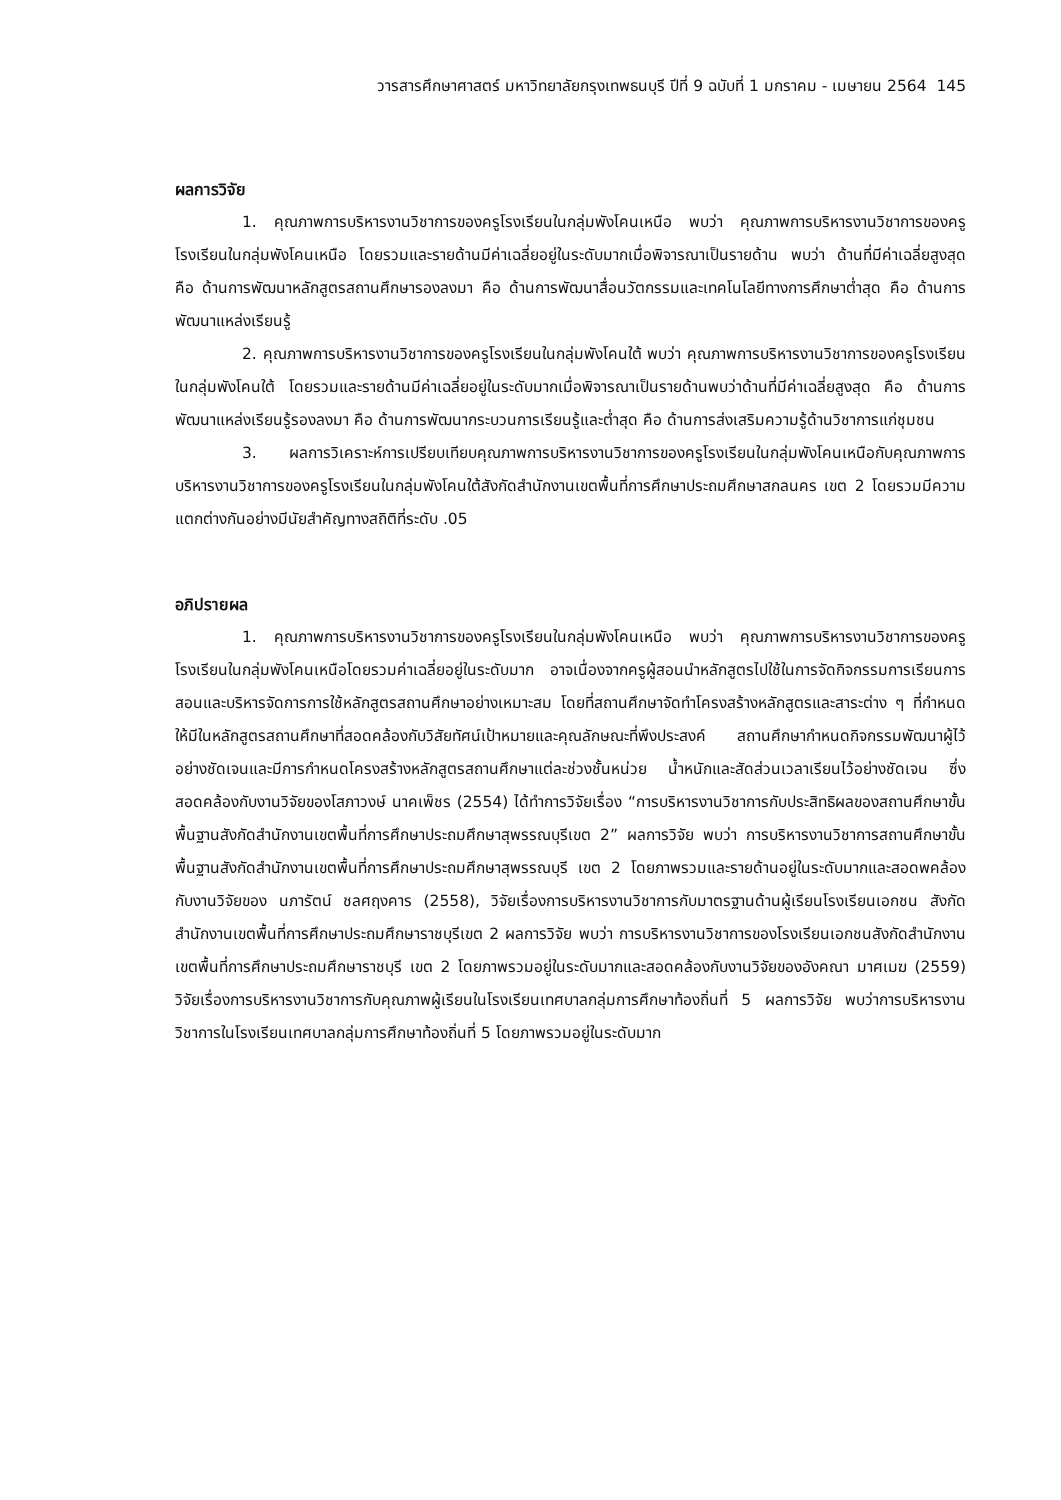วารสารศึกษาศาสตร์ มหาวิทยาลัยกรุงเทพธนบุรี ปีที่ 9 ฉบับที่ 1 มกราคม - เมษายน 2564 145
ผลการวิจัย
1. คุณภาพการบริหารงานวิชาการของครูโรงเรียนในกลุ่มพังโคนเหนือ พบว่า คุณภาพการบริหารงานวิชาการของครูโรงเรียนในกลุ่มพังโคนเหนือ โดยรวมและรายด้านมีค่าเฉลี่ยอยู่ในระดับมากเมื่อพิจารณาเป็นรายด้าน พบว่า ด้านที่มีค่าเฉลี่ยสูงสุด คือ ด้านการพัฒนาหลักสูตรสถานศึกษารองลงมา คือ ด้านการพัฒนาสื่อนวัตกรรมและเทคโนโลยีทางการศึกษาต่ำสุด คือ ด้านการพัฒนาแหล่งเรียนรู้
2. คุณภาพการบริหารงานวิชาการของครูโรงเรียนในกลุ่มพังโคนใต้ พบว่า คุณภาพการบริหารงานวิชาการของครูโรงเรียนในกลุ่มพังโคนใต้ โดยรวมและรายด้านมีค่าเฉลี่ยอยู่ในระดับมากเมื่อพิจารณาเป็นรายด้านพบว่าด้านที่มีค่าเฉลี่ยสูงสุด คือ ด้านการพัฒนาแหล่งเรียนรู้รองลงมา คือ ด้านการพัฒนากระบวนการเรียนรู้และต่ำสุด คือ ด้านการส่งเสริมความรู้ด้านวิชาการแก่ชุมชน
3. ผลการวิเคราะห์การเปรียบเทียบคุณภาพการบริหารงานวิชาการของครูโรงเรียนในกลุ่มพังโคนเหนือกับคุณภาพการบริหารงานวิชาการของครูโรงเรียนในกลุ่มพังโคนใต้สังกัดสำนักงานเขตพื้นที่การศึกษาประถมศึกษาสกลนคร เขต 2 โดยรวมมีความแตกต่างกันอย่างมีนัยสำคัญทางสถิติที่ระดับ .05
อภิปรายผล
1. คุณภาพการบริหารงานวิชาการของครูโรงเรียนในกลุ่มพังโคนเหนือ พบว่า คุณภาพการบริหารงานวิชาการของครูโรงเรียนในกลุ่มพังโคนเหนือโดยรวมค่าเฉลี่ยอยู่ในระดับมาก อาจเนื่องจากครูผู้สอนนำหลักสูตรไปใช้ในการจัดกิจกรรมการเรียนการสอนและบริหารจัดการการใช้หลักสูตรสถานศึกษาอย่างเหมาะสม โดยที่สถานศึกษาจัดทำโครงสร้างหลักสูตรและสาระต่าง ๆ ที่กำหนดให้มีในหลักสูตรสถานศึกษาที่สอดคล้องกับวิสัยทัศน์เป้าหมายและคุณลักษณะที่พึงประสงค์ สถานศึกษากำหนดกิจกรรมพัฒนาผู้ไว้อย่างชัดเจนและมีการกำหนดโครงสร้างหลักสูตรสถานศึกษาแต่ละช่วงชั้นหน่วย น้ำหนักและสัดส่วนเวลาเรียนไว้อย่างชัดเจน ซึ่งสอดคล้องกับงานวิจัยของโสภาวงษ์ นาคเพ็ชร (2554) ได้ทำการวิจัยเรื่อง “การบริหารงานวิชาการกับประสิทธิผลของสถานศึกษาขั้นพื้นฐานสังกัดสำนักงานเขตพื้นที่การศึกษาประถมศึกษาสุพรรณบุรีเขต 2” ผลการวิจัย พบว่า การบริหารงานวิชาการสถานศึกษาขั้นพื้นฐานสังกัดสำนักงานเขตพื้นที่การศึกษาประถมศึกษาสุพรรณบุรี เขต 2 โดยภาพรวมและรายด้านอยู่ในระดับมากและสอดพคล้องกับงานวิจัยของ นภารัตน์ ชลศฤงคาร (2558), วิจัยเรื่องการบริหารงานวิชาการกับมาตรฐานด้านผู้เรียนโรงเรียนเอกชน สังกัดสำนักงานเขตพื้นที่การศึกษาประถมศึกษาราชบุรีเขต 2 ผลการวิจัย พบว่า การบริหารงานวิชาการของโรงเรียนเอกชนสังกัดสำนักงานเขตพื้นที่การศึกษาประถมศึกษาราชบุรี เขต 2 โดยภาพรวมอยู่ในระดับมากและสอดคล้องกับงานวิจัยของอังคณา มาศเมฆ (2559) วิจัยเรื่องการบริหารงานวิชาการกับคุณภาพผู้เรียนในโรงเรียนเทศบาลกลุ่มการศึกษาท้องถิ่นที่ 5 ผลการวิจัย พบว่าการบริหารงานวิชาการในโรงเรียนเทศบาลกลุ่มการศึกษาท้องถิ่นที่ 5 โดยภาพรวมอยู่ในระดับมาก